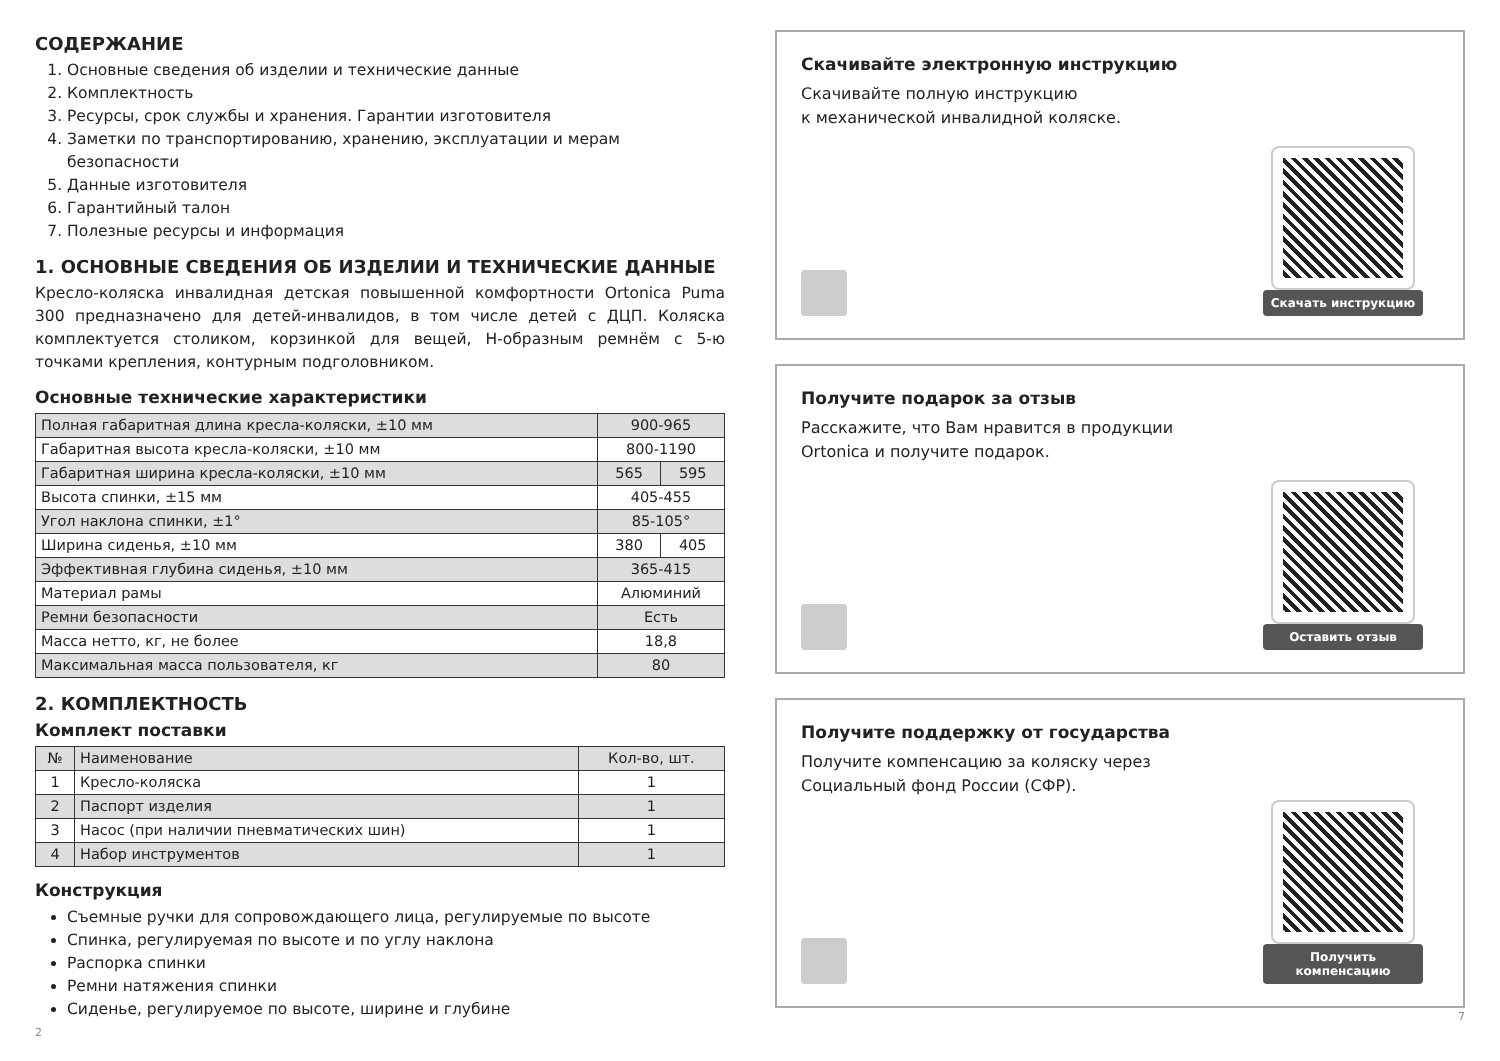СОДЕРЖАНИЕ
1. Основные сведения об изделии и технические данные
2. Комплектность
3. Ресурсы, срок службы и хранения. Гарантии изготовителя
4. Заметки по транспортированию, хранению, эксплуатации и мерам безопасности
5. Данные изготовителя
6. Гарантийный талон
7. Полезные ресурсы и информация
1. ОСНОВНЫЕ СВЕДЕНИЯ ОБ ИЗДЕЛИИ И ТЕХНИЧЕСКИЕ ДАННЫЕ
Кресло-коляска инвалидная детская повышенной комфортности Ortonica Puma 300 предназначено для детей-инвалидов, в том числе детей с ДЦП. Коляска комплектуется столиком, корзинкой для вещей, Н-образным ремнём с 5-ю точками крепления, контурным подголовником.
Основные технические характеристики
| Полная габаритная длина кресла-коляски, ±10 мм | 900-965 | |
| Габаритная высота кресла-коляски, ±10 мм | 800-1190 | |
| Габаритная ширина кресла-коляски, ±10 мм | 565 | 595 |
| Высота спинки, ±15 мм | 405-455 | |
| Угол наклона спинки, ±1° | 85-105° | |
| Ширина сиденья, ±10 мм | 380 | 405 |
| Эффективная глубина сиденья, ±10 мм | 365-415 | |
| Материал рамы | Алюминий | |
| Ремни безопасности | Есть | |
| Масса нетто, кг, не более | 18,8 | |
| Максимальная масса пользователя, кг | 80 | |
2. КОМПЛЕКТНОСТЬ
Комплект поставки
| № | Наименование | Кол-во, шт. |
| 1 | Кресло-коляска | 1 |
| 2 | Паспорт изделия | 1 |
| 3 | Насос (при наличии пневматических шин) | 1 |
| 4 | Набор инструментов | 1 |
Конструкция
Съемные ручки для сопровождающего лица, регулируемые по высоте
Спинка, регулируемая по высоте и по углу наклона
Распорка спинки
Ремни натяжения спинки
Сиденье, регулируемое по высоте, ширине и глубине
2
Скачивайте электронную инструкцию
Скачивайте полную инструкцию
к механической инвалидной коляске.
Скачать инструкцию
Получите подарок за отзыв
Расскажите, что Вам нравится в продукции
Ortonica и получите подарок.
Оставить отзыв
Получите поддержку от государства
Получите компенсацию за коляску через
Социальный фонд России (СФР).
Получить компенсацию
7